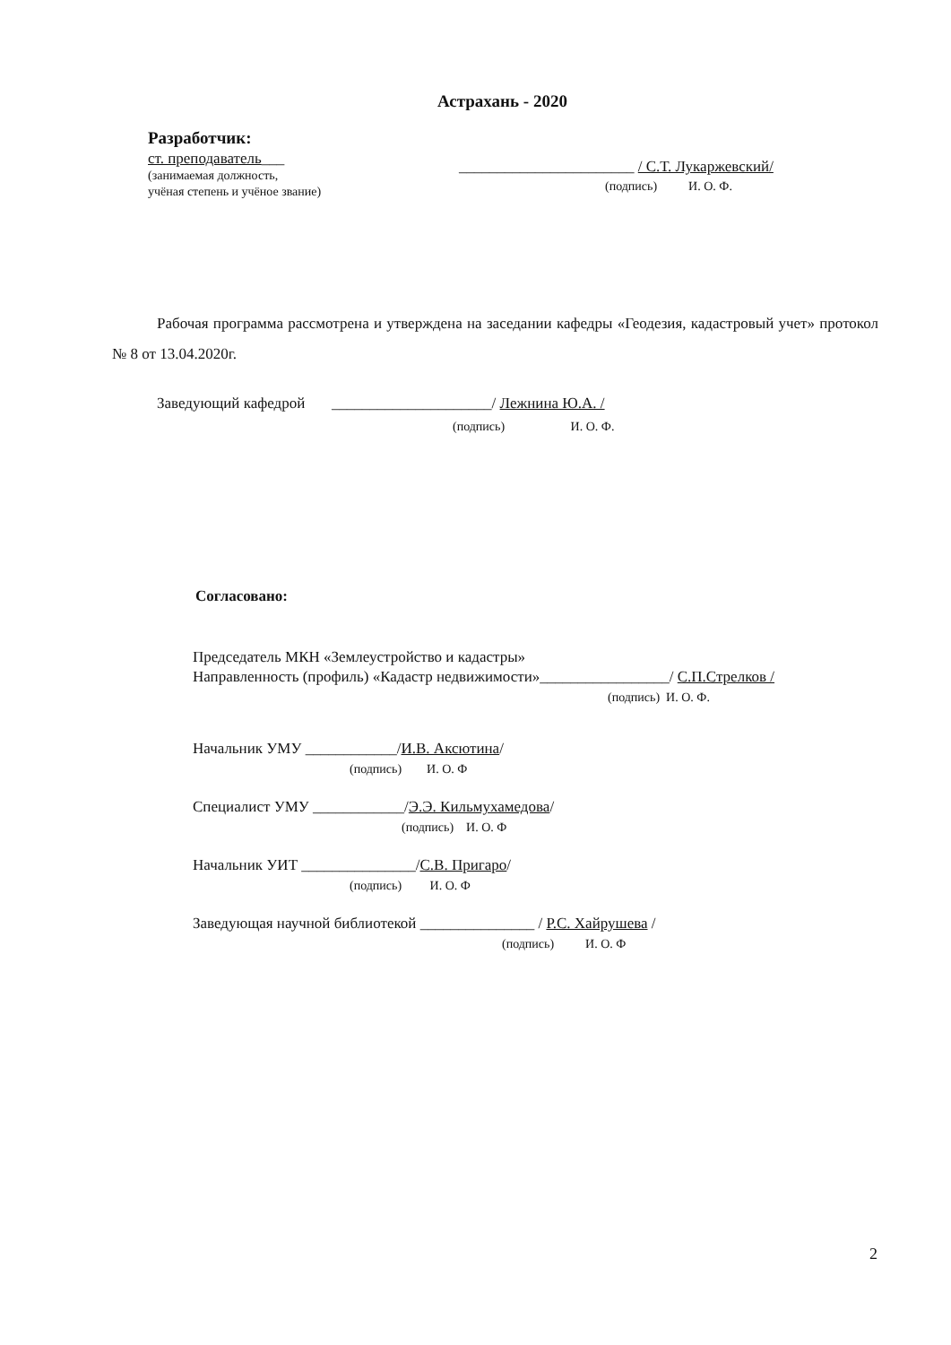Астрахань - 2020
Разработчик:
ст. преподаватель___
(занимаемая должность,
учёная степень и учёное звание)
_______________________ / С.Т. Лукаржевский/
(подпись) И. О. Ф.
Рабочая программа рассмотрена и утверждена на заседании кафедры «Геодезия, кадастровый учет» протокол № 8 от 13.04.2020г.
Заведующий кафедрой _____________________/ Лежнина Ю.А. /
(подпись) И. О. Ф.
Согласовано:
Председатель МКН «Землеустройство и кадастры»
Направленность (профиль) «Кадастр недвижимости»_________________/ С.П.Стрелков /
(подпись) И. О. Ф.
Начальник УМУ ____________/И.В. Аксютина/
(подпись) И. О. Ф
Специалист УМУ ____________/Э.Э. Кильмухамедова/
(подпись) И. О. Ф
Начальник УИТ _______________/С.В. Пригаро/
(подпись) И. О. Ф
Заведующая научной библиотекой _______________ / Р.С. Хайрушева /
(подпись) И. О. Ф
2